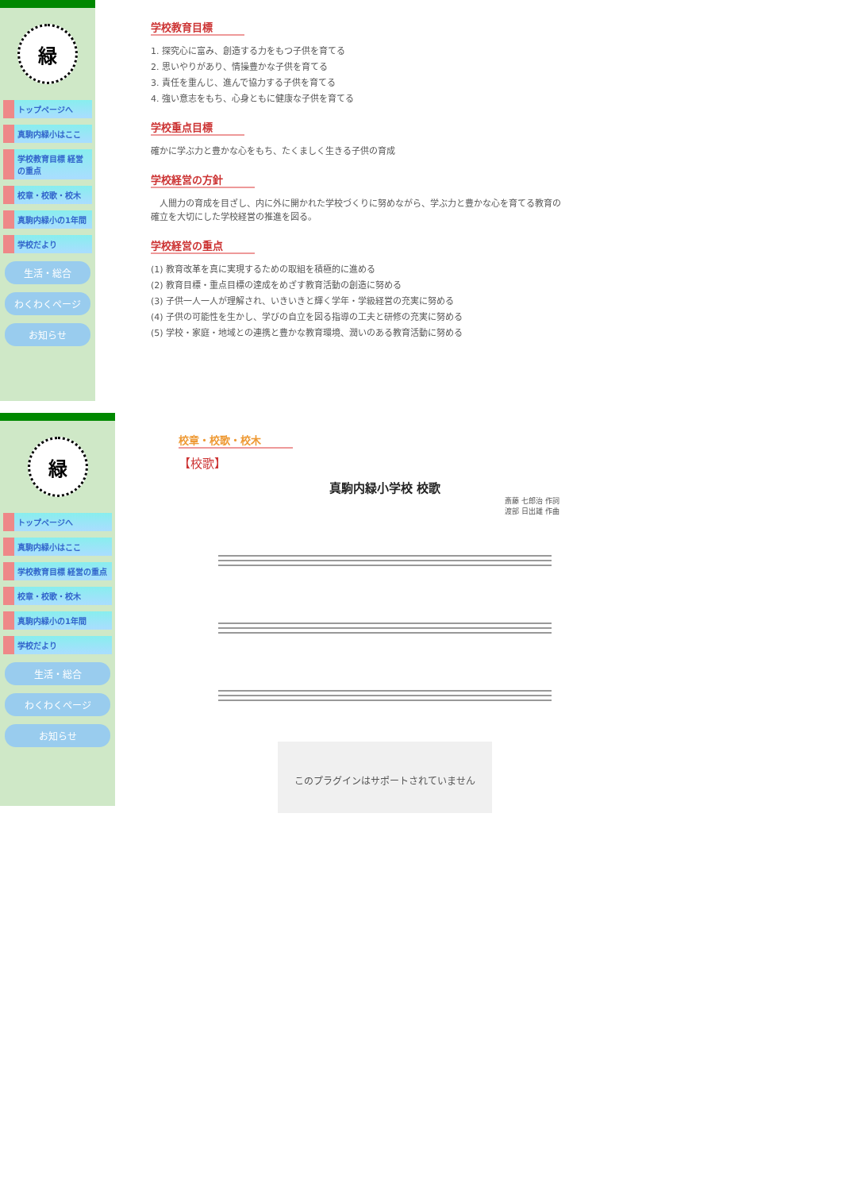緑
トップページへ
真駒内緑小はここ
学校教育目標 経営の重点
校章・校歌・校木
真駒内緑小の1年間
学校だより
生活・総合
わくわくページ
お知らせ
学校教育目標
1. 探究心に富み、創造する力をもつ子供を育てる
2. 思いやりがあり、情操豊かな子供を育てる
3. 責任を重んじ、進んで協力する子供を育てる
4. 強い意志をもち、心身ともに健康な子供を育てる
学校重点目標
確かに学ぶ力と豊かな心をもち、たくましく生きる子供の育成
学校経営の方針
　人間力の育成を目ざし、内に外に開かれた学校づくりに努めながら、学ぶ力と豊かな心を育てる教育の確立を大切にした学校経営の推進を図る。
学校経営の重点
(1) 教育改革を真に実現するための取組を積極的に進める
(2) 教育目標・重点目標の達成をめざす教育活動の創造に努める
(3) 子供一人一人が理解され、いきいきと輝く学年・学級経営の充実に努める
(4) 子供の可能性を生かし、学びの自立を図る指導の工夫と研修の充実に努める
(5) 学校・家庭・地域との連携と豊かな教育環境、潤いのある教育活動に努める
緑
トップページへ
真駒内緑小はここ
学校教育目標 経営の重点
校章・校歌・校木
真駒内緑小の1年間
学校だより
生活・総合
わくわくページ
お知らせ
校章・校歌・校木
【校歌】
真駒内緑小学校 校歌
斎藤 七郎治 作詞
渡部 日出雄 作曲
このプラグインはサポートされていません